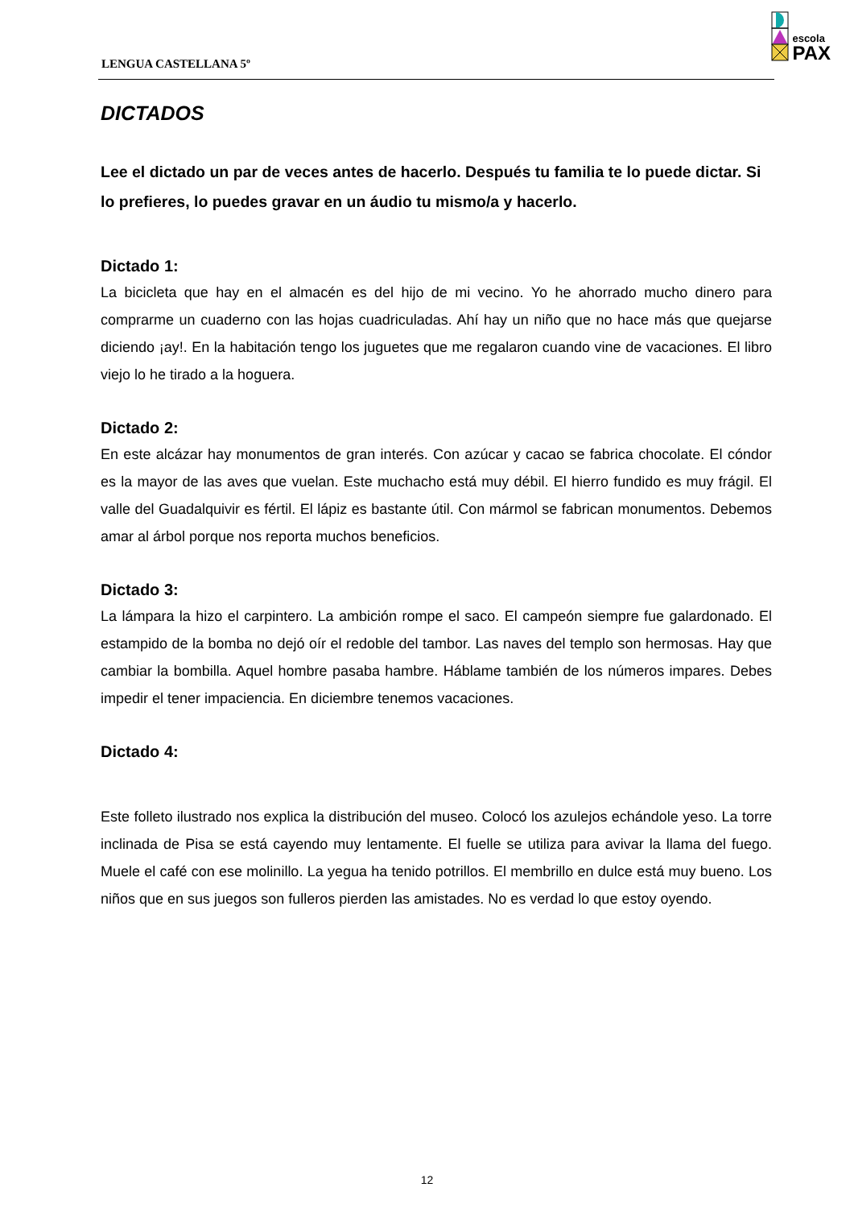LENGUA CASTELLANA 5º
escola
PAX
DICTADOS
Lee el dictado un par de veces antes de hacerlo. Después tu familia te lo puede dictar. Si lo prefieres, lo puedes gravar en un áudio tu mismo/a y hacerlo.
Dictado 1:
La bicicleta que hay en el almacén es del hijo de mi vecino. Yo he ahorrado mucho dinero para comprarme un cuaderno con las hojas cuadriculadas. Ahí hay un niño que no hace más que quejarse diciendo ¡ay!. En la habitación tengo los juguetes que me regalaron cuando vine de vacaciones. El libro viejo lo he tirado a la hoguera.
Dictado 2:
En este alcázar hay monumentos de gran interés. Con azúcar y cacao se fabrica chocolate. El cóndor es la mayor de las aves que vuelan. Este muchacho está muy débil. El hierro fundido es muy frágil. El valle del Guadalquivir es fértil. El lápiz es bastante útil. Con mármol se fabrican monumentos. Debemos amar al árbol porque nos reporta muchos beneficios.
Dictado 3:
La lámpara la hizo el carpintero. La ambición rompe el saco. El campeón siempre fue galardonado. El estampido de la bomba no dejó oír el redoble del tambor. Las naves del templo son hermosas. Hay que cambiar la bombilla. Aquel hombre pasaba hambre. Háblame también de los números impares. Debes impedir el tener impaciencia. En diciembre tenemos vacaciones.
Dictado 4:
Este folleto ilustrado nos explica la distribución del museo. Colocó los azulejos echándole yeso. La torre inclinada de Pisa se está cayendo muy lentamente. El fuelle se utiliza para avivar la llama del fuego. Muele el café con ese molinillo. La yegua ha tenido potrillos. El membrillo en dulce está muy bueno. Los niños que en sus juegos son fulleros pierden las amistades. No es verdad lo que estoy oyendo.
12